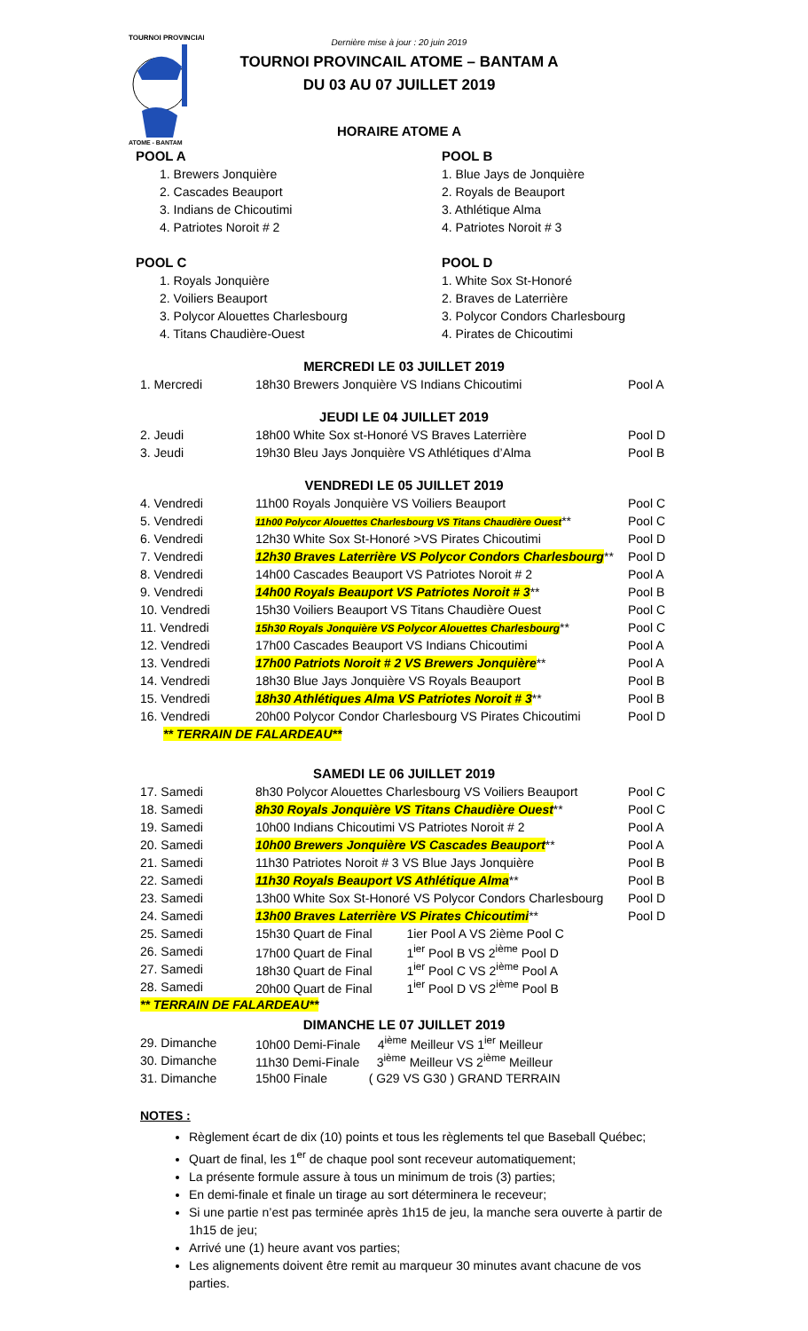TOURNOI PROVINCIAL
ATOME - BANTAM
Dernière mise à jour : 20 juin 2019
TOURNOI PROVINCAIL ATOME – BANTAM A
DU 03 AU 07 JUILLET 2019
HORAIRE ATOME A
POOL A
1. Brewers Jonquière
2. Cascades Beauport
3. Indians de Chicoutimi
4. Patriotes Noroit # 2
POOL B
1. Blue Jays de Jonquière
2. Royals de Beauport
3. Athlétique Alma
4. Patriotes Noroit # 3
POOL C
1. Royals Jonquière
2. Voiliers Beauport
3. Polycor Alouettes Charlesbourg
4. Titans Chaudière-Ouest
POOL D
1. White Sox St-Honoré
2. Braves de Laterrière
3. Polycor Condors Charlesbourg
4. Pirates de Chicoutimi
MERCREDI LE 03 JUILLET 2019
| 1. Mercredi | 18h30 Brewers Jonquière VS Indians Chicoutimi | Pool A |
JEUDI LE 04 JUILLET 2019
| 2. Jeudi | 18h00 White Sox st-Honoré VS Braves Laterrière | Pool D |
| 3. Jeudi | 19h30 Bleu Jays Jonquière VS Athlétiques d’Alma | Pool B |
VENDREDI LE 05 JUILLET 2019
| 4. Vendredi | 11h00 Royals Jonquière VS Voiliers Beauport | Pool C |
| 5. Vendredi | 11h00 Polycor Alouettes Charlesbourg VS Titans Chaudière Ouest ** | Pool C |
| 6. Vendredi | 12h30 White Sox St-Honoré >VS Pirates Chicoutimi | Pool D |
| 7. Vendredi | 12h30 Braves Laterrière VS Polycor Condors Charlesbourg ** | Pool D |
| 8. Vendredi | 14h00 Cascades Beauport VS Patriotes Noroit # 2 | Pool A |
| 9. Vendredi | 14h00 Royals Beauport VS Patriotes Noroit # 3 ** | Pool B |
| 10. Vendredi | 15h30 Voiliers Beauport VS Titans Chaudière Ouest | Pool C |
| 11. Vendredi | 15h30 Royals Jonquière VS Polycor Alouettes Charlesbourg ** | Pool C |
| 12. Vendredi | 17h00 Cascades Beauport VS Indians Chicoutimi | Pool A |
| 13. Vendredi | 17h00 Patriots Noroit # 2 VS Brewers Jonquière ** | Pool A |
| 14. Vendredi | 18h30 Blue Jays Jonquière VS Royals Beauport | Pool B |
| 15. Vendredi | 18h30 Athlétiques Alma VS Patriotes Noroit # 3 ** | Pool B |
| 16. Vendredi | 20h00 Polycor Condor Charlesbourg VS Pirates Chicoutimi | Pool D |
| ** TERRAIN DE FALARDEAU** | | |
SAMEDI LE 06 JUILLET 2019
| 17. Samedi | 8h30 Polycor Alouettes Charlesbourg VS Voiliers Beauport | Pool C |
| 18. Samedi | 8h30 Royals Jonquière VS Titans Chaudière Ouest ** | Pool C |
| 19. Samedi | 10h00 Indians Chicoutimi VS Patriotes Noroit # 2 | Pool A |
| 20. Samedi | 10h00 Brewers Jonquière VS Cascades Beauport ** | Pool A |
| 21. Samedi | 11h30 Patriotes Noroit # 3 VS Blue Jays Jonquière | Pool B |
| 22. Samedi | 11h30 Royals Beauport VS Athlétique Alma ** | Pool B |
| 23. Samedi | 13h00 White Sox St-Honoré VS Polycor Condors Charlesbourg | Pool D |
| 24. Samedi | 13h00 Braves Laterrière VS Pirates Chicoutimi ** | Pool D |
| 25. Samedi | 15h30 Quart de Final 1ier Pool A VS 2ième Pool C | |
| 26. Samedi | 17h00 Quart de Final 1<sup>ier</sup> Pool B VS 2<sup>ième</sup> Pool D | |
| 27. Samedi | 18h30 Quart de Final 1<sup>ier</sup> Pool C VS 2<sup>ième</sup> Pool A | |
| 28. Samedi | 20h00 Quart de Final 1<sup>ier</sup> Pool D VS 2<sup>ième</sup> Pool B | |
| ** TERRAIN DE FALARDEAU** | | |
DIMANCHE LE 07 JUILLET 2019
| 29. Dimanche | 10h00 Demi-Finale 4<sup>ième</sup> Meilleur VS 1<sup>ier</sup> Meilleur |
| 30. Dimanche | 11h30 Demi-Finale 3<sup>ième</sup> Meilleur VS 2<sup>ième</sup> Meilleur |
| 31. Dimanche | 15h00 Finale ( G29 VS G30 ) GRAND TERRAIN |
NOTES :
Règlement écart de dix (10) points et tous les règlements tel que Baseball Québec;
Quart de final, les 1<sup>er</sup> de chaque pool sont receveur automatiquement;
La présente formule assure à tous un minimum de trois (3) parties;
En demi-finale et finale un tirage au sort déterminera le receveur;
Si une partie n’est pas terminée après 1h15 de jeu, la manche sera ouverte à partir de 1h15 de jeu;
Arrivé une (1) heure avant vos parties;
Les alignements doivent être remit au marqueur 30 minutes avant chacune de vos parties.